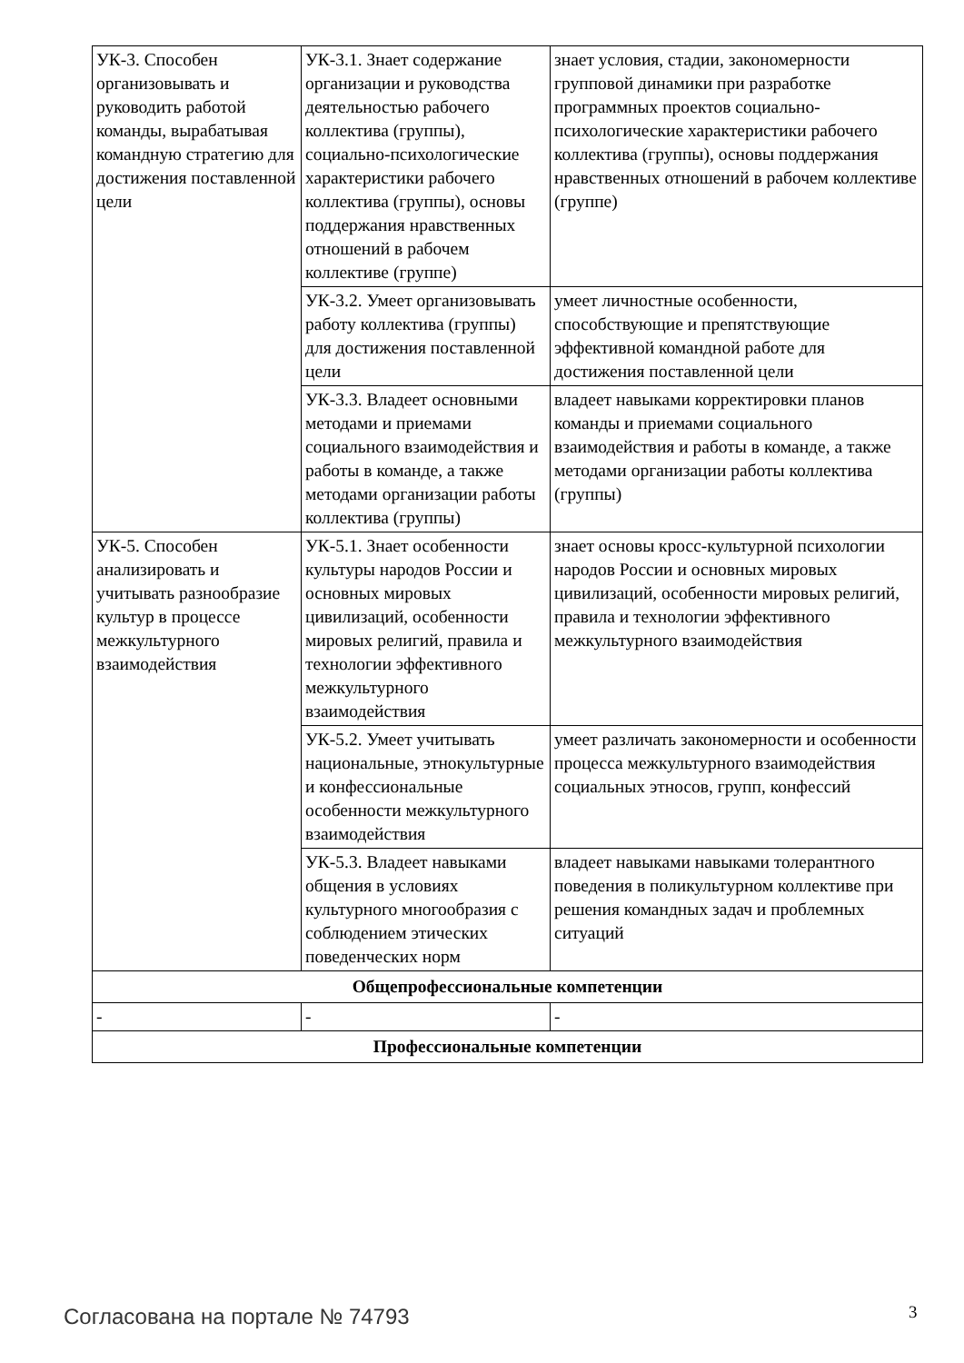| УК-3. Способен организовывать и руководить работой команды, вырабатывая командную стратегию для достижения поставленной цели | УК-3.1. Знает содержание организации и руководства деятельностью рабочего коллектива (группы), социально-психологические характеристики рабочего коллектива (группы), основы поддержания нравственных отношений в рабочем коллективе (группе) | знает условия, стадии, закономерности групповой динамики при разработке программных проектов социально-психологические характеристики рабочего коллектива (группы), основы поддержания нравственных отношений в рабочем коллективе (группе) |
| | УК-3.2. Умеет организовывать работу коллектива (группы) для достижения поставленной цели | умеет личностные особенности, способствующие и препятствующие эффективной командной работе для достижения поставленной цели |
| | УК-3.3. Владеет основными методами и приемами социального взаимодействия и работы в команде, а также методами организации работы коллектива (группы) | владеет навыками корректировки планов команды и приемами социального взаимодействия и работы в команде, а также методами организации работы коллектива (группы) |
| УК-5. Способен анализировать и учитывать разнообразие культур в процессе межкультурного взаимодействия | УК-5.1. Знает особенности культуры народов России и основных мировых цивилизаций, особенности мировых религий, правила и технологии эффективного межкультурного взаимодействия | знает основы кросс-культурной психологии народов России и основных мировых цивилизаций, особенности мировых религий, правила и технологии эффективного межкультурного взаимодействия |
| | УК-5.2. Умеет учитывать национальные, этнокультурные и конфессиональные особенности межкультурного взаимодействия | умеет различать закономерности и особенности процесса межкультурного взаимодействия социальных этносов, групп, конфессий |
| | УК-5.3. Владеет навыками общения в условиях культурного многообразия с соблюдением этических поведенческих норм | владеет навыками навыками толерантного поведения в поликультурном коллективе при решения командных задач и проблемных ситуаций |
| Общепрофессиональные компетенции | | |
| - | - | - |
| Профессиональные компетенции | | |
Согласована на портале № 74793 3